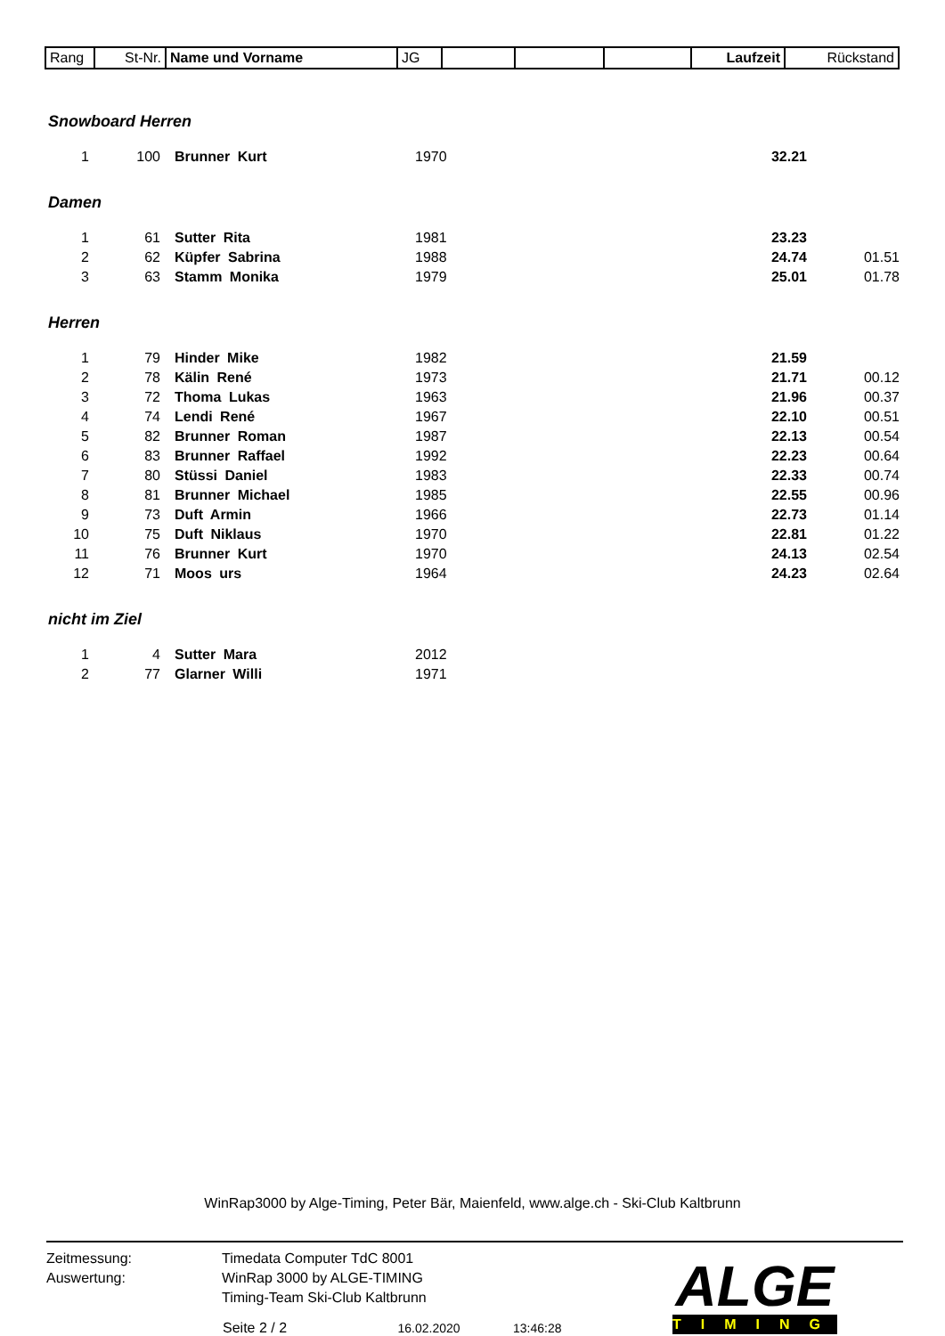| Rang | St-Nr. | Name und Vorname | JG | | | | Laufzeit | Rückstand |
Snowboard Herren
| 1 | 100 | Brunner Kurt | 1970 | 32.21 | |
Damen
| 1 | 61 | Sutter Rita | 1981 | 23.23 | |
| 2 | 62 | Küpfer Sabrina | 1988 | 24.74 | 01.51 |
| 3 | 63 | Stamm Monika | 1979 | 25.01 | 01.78 |
Herren
| 1 | 79 | Hinder Mike | 1982 | 21.59 | |
| 2 | 78 | Kälin René | 1973 | 21.71 | 00.12 |
| 3 | 72 | Thoma Lukas | 1963 | 21.96 | 00.37 |
| 4 | 74 | Lendi René | 1967 | 22.10 | 00.51 |
| 5 | 82 | Brunner Roman | 1987 | 22.13 | 00.54 |
| 6 | 83 | Brunner Raffael | 1992 | 22.23 | 00.64 |
| 7 | 80 | Stüssi Daniel | 1983 | 22.33 | 00.74 |
| 8 | 81 | Brunner Michael | 1985 | 22.55 | 00.96 |
| 9 | 73 | Duft Armin | 1966 | 22.73 | 01.14 |
| 10 | 75 | Duft Niklaus | 1970 | 22.81 | 01.22 |
| 11 | 76 | Brunner Kurt | 1970 | 24.13 | 02.54 |
| 12 | 71 | Moos urs | 1964 | 24.23 | 02.64 |
nicht im Ziel
| 1 | 4 | Sutter Mara | 2012 | | |
| 2 | 77 | Glarner Willi | 1971 | | |
WinRap3000 by Alge-Timing, Peter Bär, Maienfeld, www.alge.ch - Ski-Club Kaltbrunn
Zeitmessung: Timedata Computer TdC 8001
Auswertung: WinRap 3000 by ALGE-TIMING
Timing-Team Ski-Club Kaltbrunn
Seite 2 / 2 16.02.2020 13:46:28
ALGE
TIMING